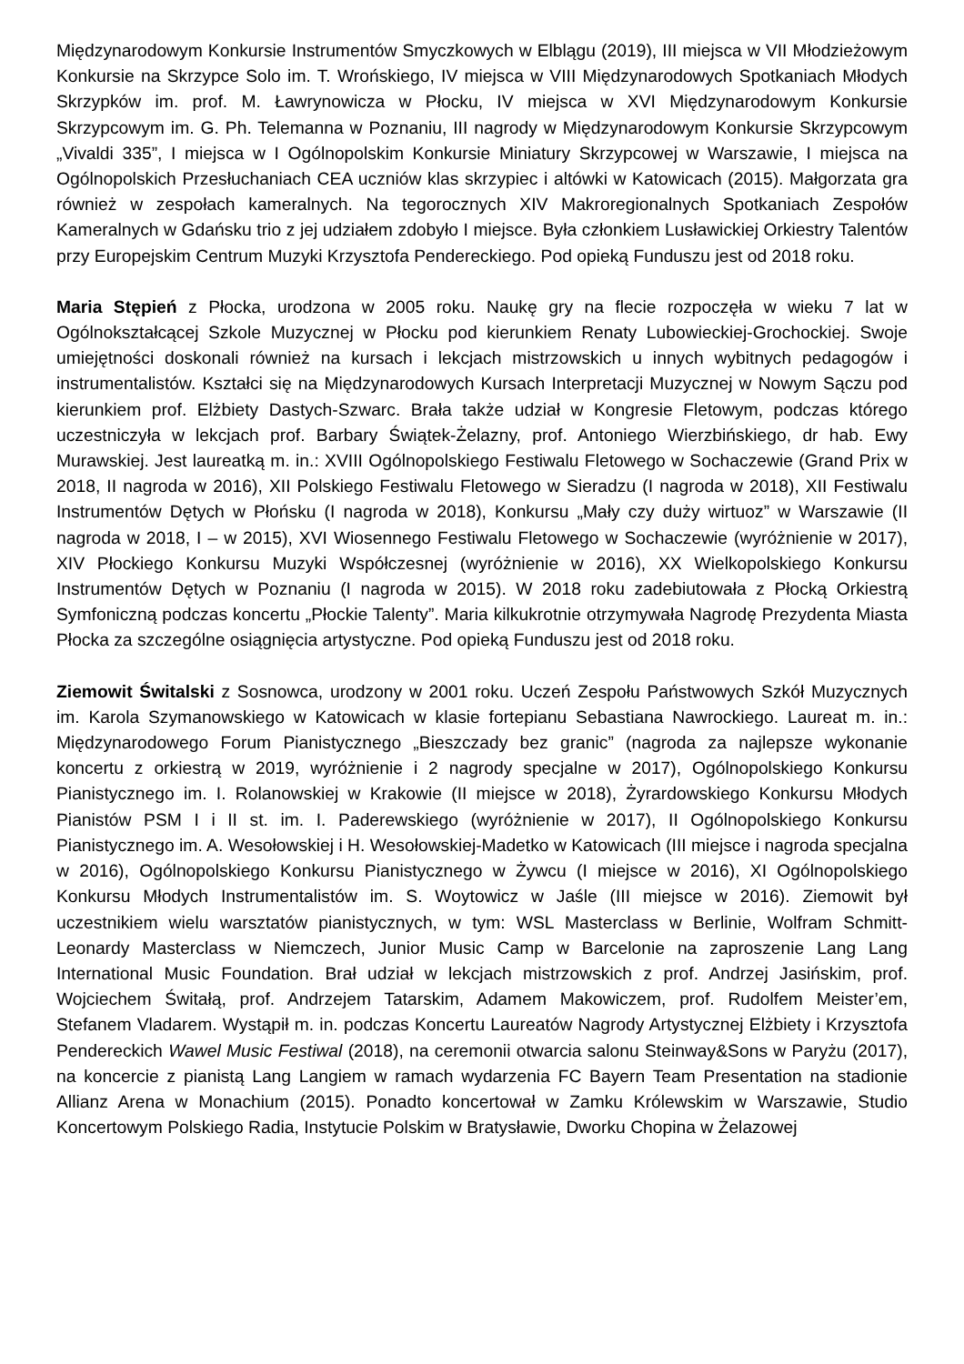Międzynarodowym Konkursie Instrumentów Smyczkowych w Elblągu (2019), III miejsca w VII Młodzieżowym Konkursie na Skrzypce Solo im. T. Wrońskiego, IV miejsca w VIII Międzynarodowych Spotkaniach Młodych Skrzypków im. prof. M. Ławrynowicza w Płocku, IV miejsca w XVI Międzynarodowym Konkursie Skrzypcowym im. G. Ph. Telemanna w Poznaniu, III nagrody w Międzynarodowym Konkursie Skrzypcowym „Vivaldi 335”, I miejsca w I Ogólnopolskim Konkursie Miniatury Skrzypcowej w Warszawie, I miejsca na Ogólnopolskich Przesłuchaniach CEA uczniów klas skrzypiec i altówki w Katowicach (2015). Małgorzata gra również w zespołach kameralnych. Na tegorocznych XIV Makroregionalnych Spotkaniach Zespołów Kameralnych w Gdańsku trio z jej udziałem zdobyło I miejsce. Była członkiem Lusławickiej Orkiestry Talentów przy Europejskim Centrum Muzyki Krzysztofa Pendereckiego. Pod opieką Funduszu jest od 2018 roku.
Maria Stępień z Płocka, urodzona w 2005 roku. Naukę gry na flecie rozpoczęła w wieku 7 lat w Ogólnokształcącej Szkole Muzycznej w Płocku pod kierunkiem Renaty Lubowieckiej-Grochockiej. Swoje umiejętności doskonali również na kursach i lekcjach mistrzowskich u innych wybitnych pedagogów i instrumentalistów. Kształci się na Międzynarodowych Kursach Interpretacji Muzycznej w Nowym Sączu pod kierunkiem prof. Elżbiety Dastych-Szwarc. Brała także udział w Kongresie Fletowym, podczas którego uczestniczyła w lekcjach prof. Barbary Świątek-Żelazny, prof. Antoniego Wierzbińskiego, dr hab. Ewy Murawskiej. Jest laureatką m. in.: XVIII Ogólnopolskiego Festiwalu Fletowego w Sochaczewie (Grand Prix w 2018, II nagroda w 2016), XII Polskiego Festiwalu Fletowego w Sieradzu (I nagroda w 2018), XII Festiwalu Instrumentów Dętych w Płońsku (I nagroda w 2018), Konkursu „Mały czy duży wirtuoz” w Warszawie (II nagroda w 2018, I – w 2015), XVI Wiosennego Festiwalu Fletowego w Sochaczewie (wyróżnienie w 2017), XIV Płockiego Konkursu Muzyki Współczesnej (wyróżnienie w 2016), XX Wielkopolskiego Konkursu Instrumentów Dętych w Poznaniu (I nagroda w 2015). W 2018 roku zadebiutowała z Płocką Orkiestrą Symfoniczną podczas koncertu „Płockie Talenty”. Maria kilkukrotnie otrzymywała Nagrodę Prezydenta Miasta Płocka za szczególne osiągnięcia artystyczne. Pod opieką Funduszu jest od 2018 roku.
Ziemowit Świtalski z Sosnowca, urodzony w 2001 roku. Uczeń Zespołu Państwowych Szkół Muzycznych im. Karola Szymanowskiego w Katowicach w klasie fortepianu Sebastiana Nawrockiego. Laureat m. in.: Międzynarodowego Forum Pianistycznego „Bieszczady bez granic” (nagroda za najlepsze wykonanie koncertu z orkiestrą w 2019, wyróżnienie i 2 nagrody specjalne w 2017), Ogólnopolskiego Konkursu Pianistycznego im. I. Rolanowskiej w Krakowie (II miejsce w 2018), Żyrardowskiego Konkursu Młodych Pianistów PSM I i II st. im. I. Paderewskiego (wyróżnienie w 2017), II Ogólnopolskiego Konkursu Pianistycznego im. A. Wesołowskiej i H. Wesołowskiej-Madetko w Katowicach (III miejsce i nagroda specjalna w 2016), Ogólnopolskiego Konkursu Pianistycznego w Żywcu (I miejsce w 2016), XI Ogólnopolskiego Konkursu Młodych Instrumentalistów im. S. Woytowicz w Jaśle (III miejsce w 2016). Ziemowit był uczestnikiem wielu warsztatów pianistycznych, w tym: WSL Masterclass w Berlinie, Wolfram Schmitt-Leonardy Masterclass w Niemczech, Junior Music Camp w Barcelonie na zaproszenie Lang Lang International Music Foundation. Brał udział w lekcjach mistrzowskich z prof. Andrzej Jasińskim, prof. Wojciechem Świtałą, prof. Andrzejem Tatarskim, Adamem Makowiczem, prof. Rudolfem Meister’em, Stefanem Vladarem. Wystąpił m. in. podczas Koncertu Laureatów Nagrody Artystycznej Elżbiety i Krzysztofa Pendereckich Wawel Music Festiwal (2018), na ceremonii otwarcia salonu Steinway&Sons w Paryżu (2017), na koncercie z pianistą Lang Langiem w ramach wydarzenia FC Bayern Team Presentation na stadionie Allianz Arena w Monachium (2015). Ponadto koncertował w Zamku Królewskim w Warszawie, Studio Koncertowym Polskiego Radia, Instytucie Polskim w Bratysławie, Dworku Chopina w Żelazowej